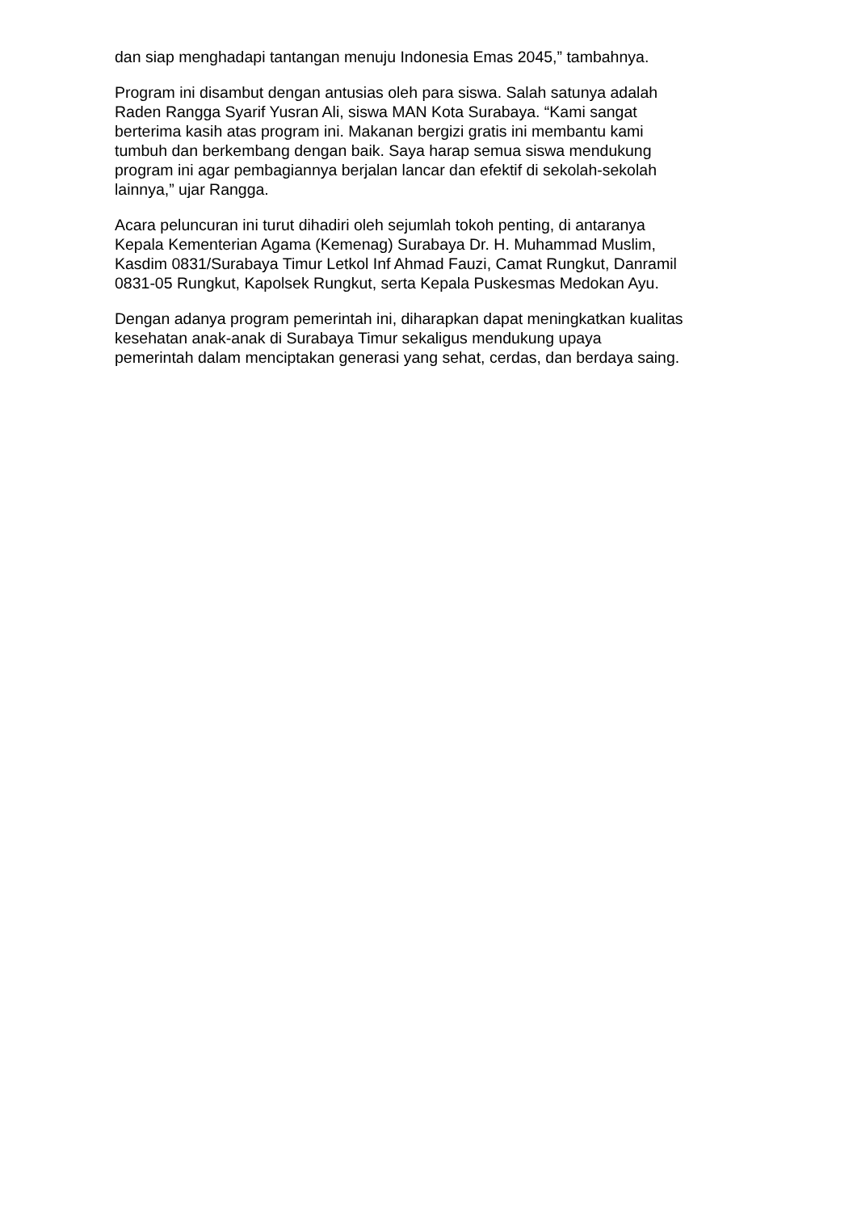dan siap menghadapi tantangan menuju Indonesia Emas 2045,” tambahnya.
Program ini disambut dengan antusias oleh para siswa. Salah satunya adalah
Raden Rangga Syarif Yusran Ali, siswa MAN Kota Surabaya. “Kami sangat
berterima kasih atas program ini. Makanan bergizi gratis ini membantu kami
tumbuh dan berkembang dengan baik. Saya harap semua siswa mendukung
program ini agar pembagiannya berjalan lancar dan efektif di sekolah-sekolah
lainnya,” ujar Rangga.
Acara peluncuran ini turut dihadiri oleh sejumlah tokoh penting, di antaranya
Kepala Kementerian Agama (Kemenag) Surabaya Dr. H. Muhammad Muslim,
Kasdim 0831/Surabaya Timur Letkol Inf Ahmad Fauzi, Camat Rungkut, Danramil
0831-05 Rungkut, Kapolsek Rungkut, serta Kepala Puskesmas Medokan Ayu.
Dengan adanya program pemerintah ini, diharapkan dapat meningkatkan kualitas
kesehatan anak-anak di Surabaya Timur sekaligus mendukung upaya
pemerintah dalam menciptakan generasi yang sehat, cerdas, dan berdaya saing.